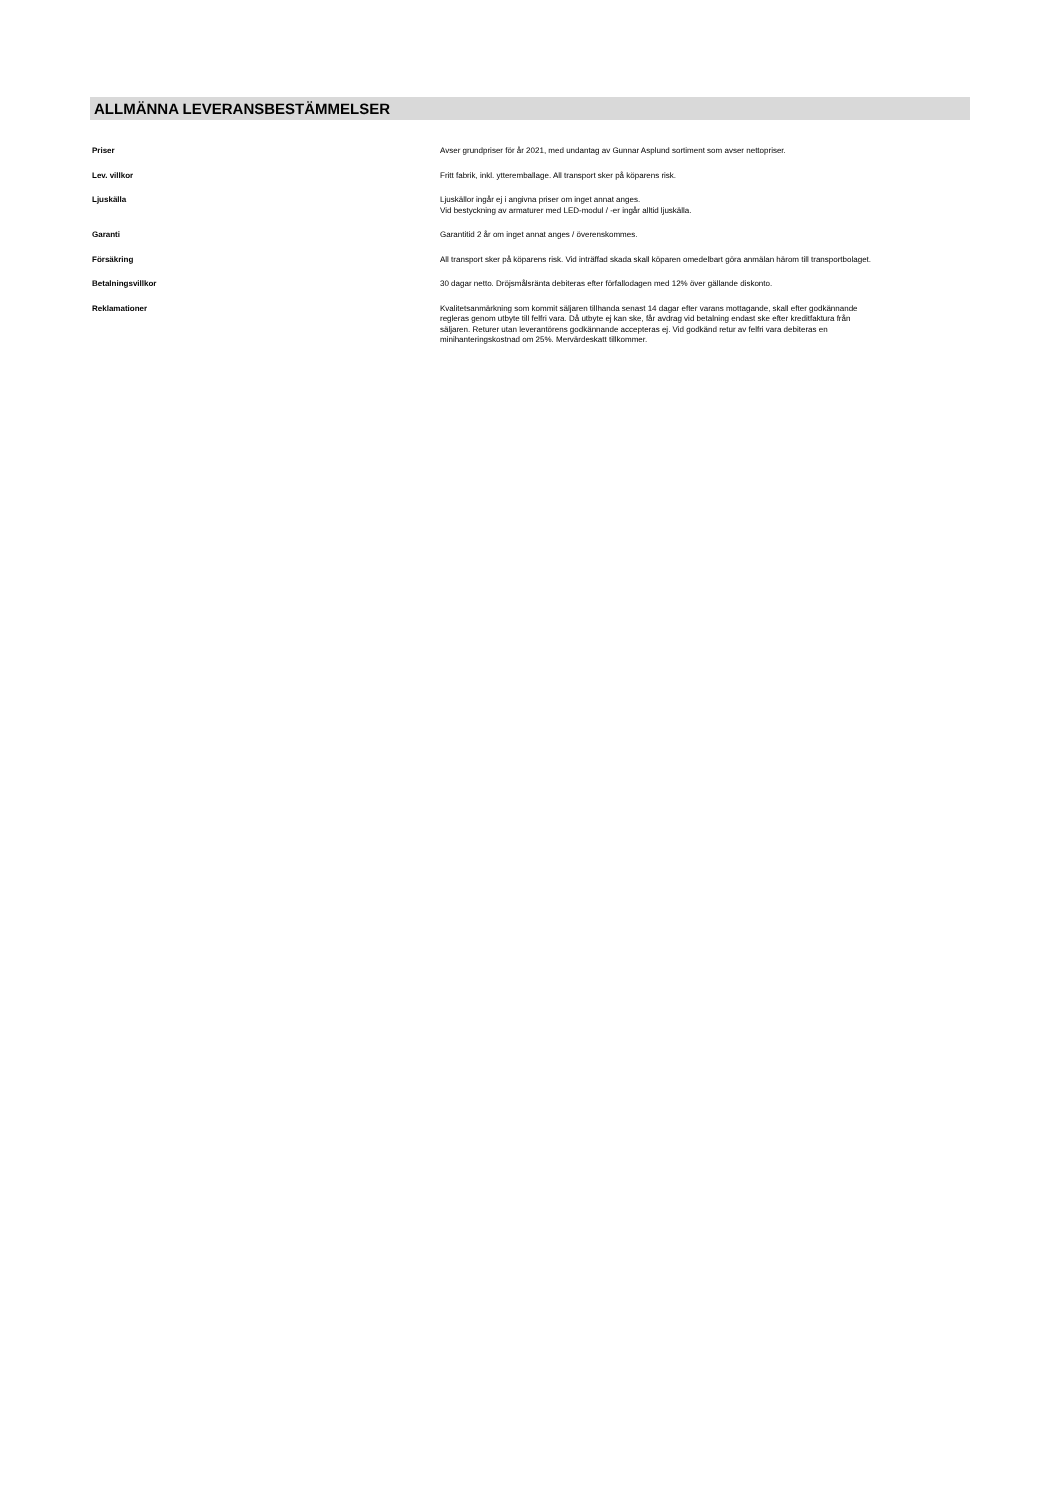ALLMÄNNA LEVERANSBESTÄMMELSER
| Priser | Avser grundpriser för år 2021, med undantag av Gunnar Asplund sortiment som avser nettopriser. |
| Lev. villkor | Fritt fabrik, inkl. ytteremballage. All transport sker på köparens risk. |
| Ljuskälla | Ljuskällor ingår ej i angivna priser om inget annat anges. Vid bestyckning av armaturer med LED-modul / -er ingår alltid ljuskälla. |
| Garanti | Garantitid 2 år om inget annat anges / överenskommes. |
| Försäkring | All transport sker på köparens risk. Vid inträffad skada skall köparen omedelbart göra anmälan härom till transportbolaget. |
| Betalningsvillkor | 30 dagar netto. Dröjsmålsränta debiteras efter förfallodagen med 12% över gällande diskonto. |
| Reklamationer | Kvalitetsanmärkning som kommit säljaren tillhanda senast 14 dagar efter varans mottagande, skall efter godkännande regleras genom utbyte till felfri vara. Då utbyte ej kan ske, får avdrag vid betalning endast ske efter kreditfaktura från säljaren. Returer utan leverantörens godkännande accepteras ej. Vid godkänd retur av felfri vara debiteras en minihanteringskostnad om 25%. Mervärdeskatt tillkommer. |